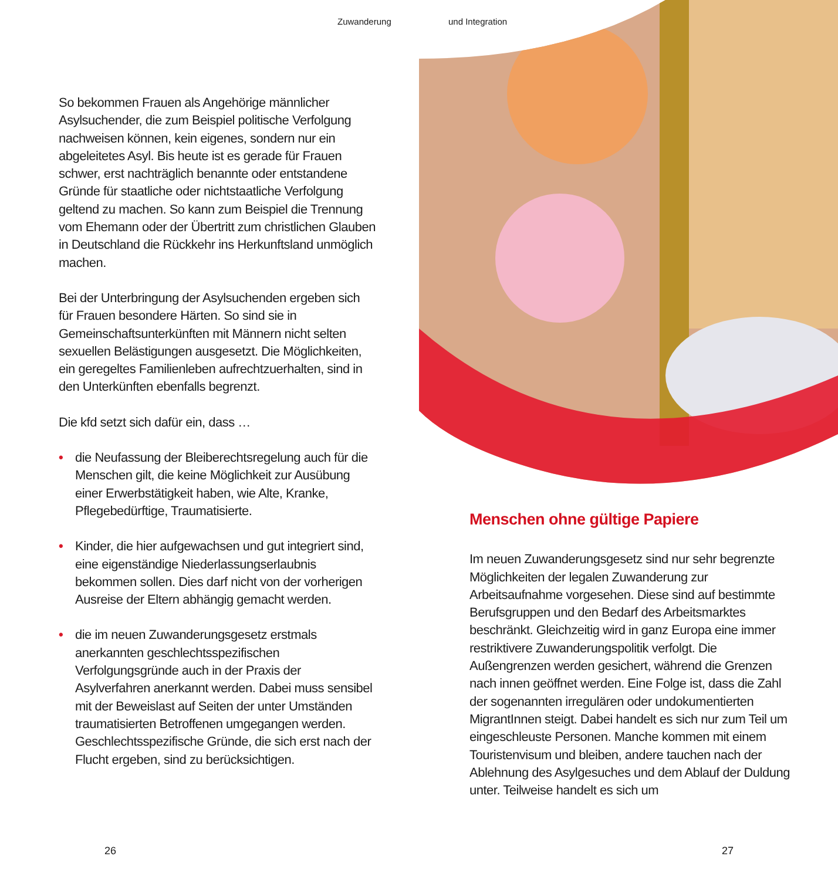Zuwanderung und Integration
So bekommen Frauen als Angehörige männlicher Asylsuchender, die zum Beispiel politische Verfolgung nachweisen können, kein eigenes, sondern nur ein abgeleitetes Asyl. Bis heute ist es gerade für Frauen schwer, erst nachträglich benannte oder entstandene Gründe für staatliche oder nichtstaatliche Verfolgung geltend zu machen. So kann zum Beispiel die Trennung vom Ehemann oder der Übertritt zum christlichen Glauben in Deutschland die Rückkehr ins Herkunftsland unmöglich machen.
Bei der Unterbringung der Asylsuchenden ergeben sich für Frauen besondere Härten. So sind sie in Gemeinschaftsunterkünften mit Männern nicht selten sexuellen Belästigungen ausgesetzt. Die Möglichkeiten, ein geregeltes Familienleben aufrechtzuerhalten, sind in den Unterkünften ebenfalls begrenzt.
Die kfd setzt sich dafür ein, dass …
• die Neufassung der Bleiberechtsregelung auch für die Menschen gilt, die keine Möglichkeit zur Ausübung einer Erwerbstätigkeit haben, wie Alte, Kranke, Pflegebedürftige, Traumatisierte.
• Kinder, die hier aufgewachsen und gut integriert sind, eine eigenständige Niederlassungserlaubnis bekommen sollen. Dies darf nicht von der vorherigen Ausreise der Eltern abhängig gemacht werden.
• die im neuen Zuwanderungsgesetz erstmals anerkannten geschlechtsspezifischen Verfolgungsgründe auch in der Praxis der Asylverfahren anerkannt werden. Dabei muss sensibel mit der Beweislast auf Seiten der unter Umständen traumatisierten Betroffenen umgegangen werden. Geschlechtsspezifische Gründe, die sich erst nach der Flucht ergeben, sind zu berücksichtigen.
Menschen ohne gültige Papiere
Im neuen Zuwanderungsgesetz sind nur sehr begrenzte Möglichkeiten der legalen Zuwanderung zur Arbeitsaufnahme vorgesehen. Diese sind auf bestimmte Berufsgruppen und den Bedarf des Arbeitsmarktes beschränkt. Gleichzeitig wird in ganz Europa eine immer restriktivere Zuwanderungspolitik verfolgt. Die Außengrenzen werden gesichert, während die Grenzen nach innen geöffnet werden. Eine Folge ist, dass die Zahl der sogenannten irregulären oder undokumentierten MigrantInnen steigt. Dabei handelt es sich nur zum Teil um eingeschleuste Personen. Manche kommen mit einem Touristenvisum und bleiben, andere tauchen nach der Ablehnung des Asylgesuches und dem Ablauf der Duldung unter. Teilweise handelt es sich um
26 27